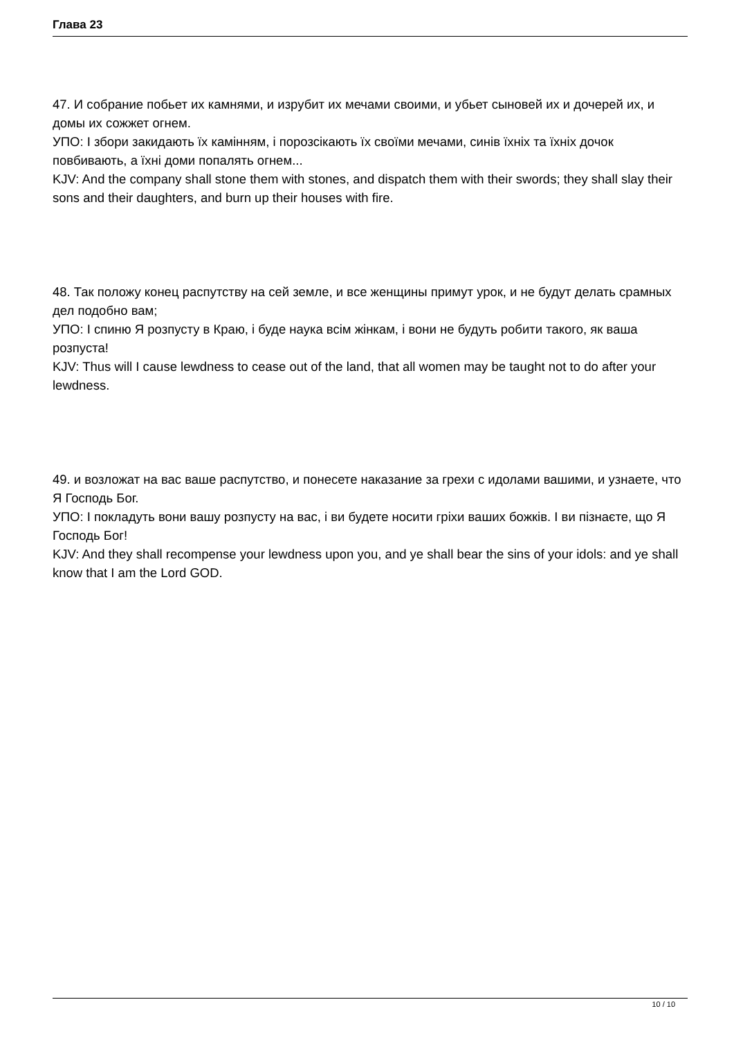Глава 23
47. И собрание побьет их камнями, и изрубит их мечами своими, и убьет сыновей их и дочерей их, и домы их сожжет огнем.
УПО: І збори закидають їх камінням, і порозсікають їх своїми мечами, синів їхніх та їхніх дочок повбивають, а їхні доми попалять огнем...
KJV: And the company shall stone them with stones, and dispatch them with their swords; they shall slay their sons and their daughters, and burn up their houses with fire.
48. Так положу конец распутству на сей земле, и все женщины примут урок, и не будут делать срамных дел подобно вам;
УПО: І спиню Я розпусту в Краю, і буде наука всім жінкам, і вони не будуть робити такого, як ваша розпуста!
KJV: Thus will I cause lewdness to cease out of the land, that all women may be taught not to do after your lewdness.
49. и возложат на вас ваше распутство, и понесете наказание за грехи с идолами вашими, и узнаете, что Я Господь Бог.
УПО: І покладуть вони вашу розпусту на вас, і ви будете носити гріхи ваших божків. І ви пізнаєте, що Я Господь Бог!
KJV: And they shall recompense your lewdness upon you, and ye shall bear the sins of your idols: and ye shall know that I am the Lord GOD.
10 / 10